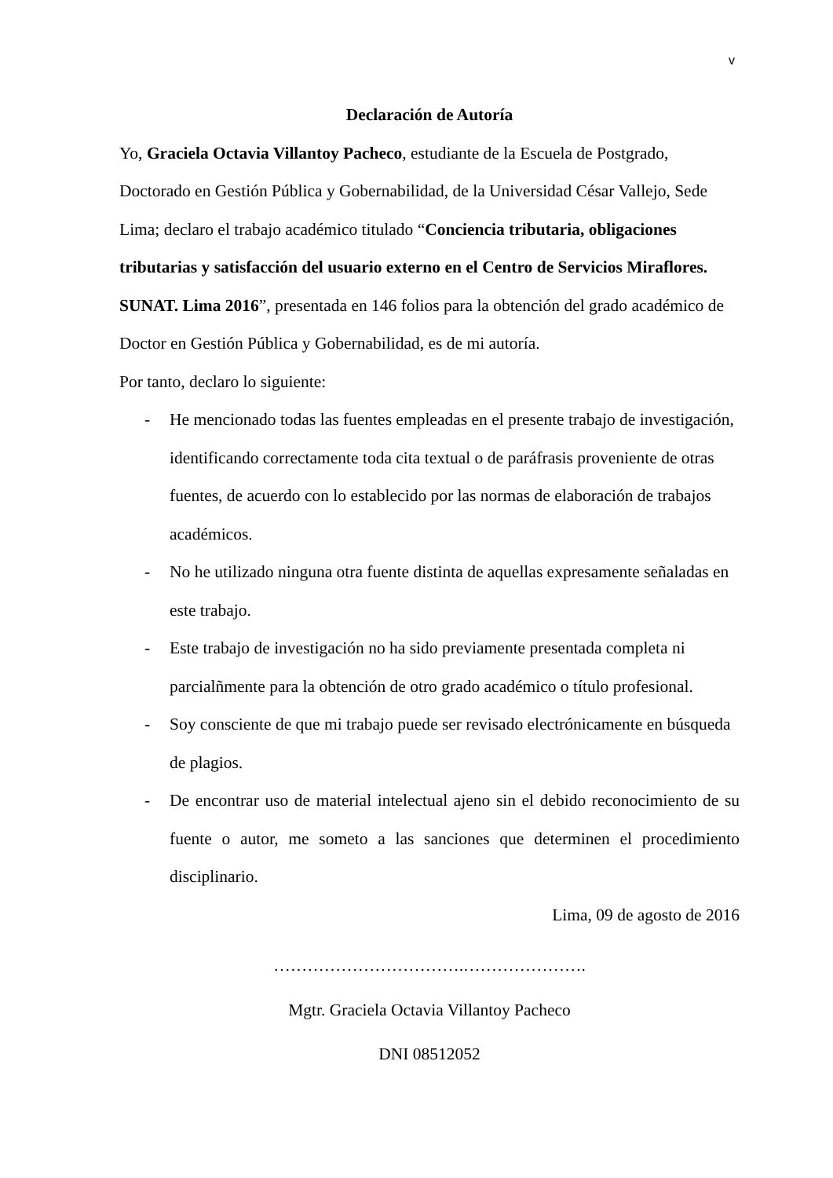v
Declaración de Autoría
Yo, Graciela Octavia Villantoy Pacheco, estudiante de la Escuela de Postgrado, Doctorado en Gestión Pública y Gobernabilidad, de la Universidad César Vallejo, Sede Lima; declaro el trabajo académico titulado “Conciencia tributaria, obligaciones tributarias y satisfacción del usuario externo en el Centro de Servicios Miraflores. SUNAT. Lima 2016”, presentada en 146 folios para la obtención del grado académico de Doctor en Gestión Pública y Gobernabilidad, es de mi autoría.
Por tanto, declaro lo siguiente:
- He mencionado todas las fuentes empleadas en el presente trabajo de investigación, identificando correctamente toda cita textual o de paráfrasis proveniente de otras fuentes, de acuerdo con lo establecido por las normas de elaboración de trabajos académicos.
- No he utilizado ninguna otra fuente distinta de aquellas expresamente señaladas en este trabajo.
- Este trabajo de investigación no ha sido previamente presentada completa ni parcialñmente para la obtención de otro grado académico o título profesional.
- Soy consciente de que mi trabajo puede ser revisado electrónicamente en búsqueda de plagios.
- De encontrar uso de material intelectual ajeno sin el debido reconocimiento de su fuente o autor, me someto a las sanciones que determinen el procedimiento disciplinario.
Lima, 09 de agosto de 2016
…………………………….………………….
Mgtr. Graciela Octavia Villantoy Pacheco
DNI 08512052